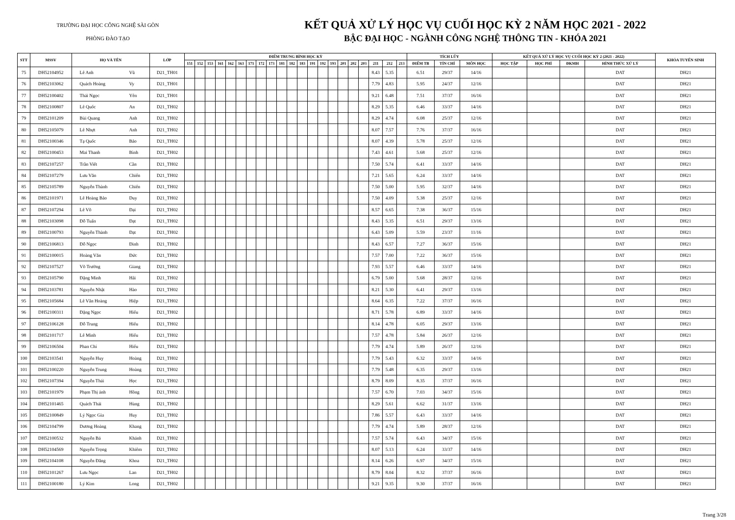TRƯỜNG ĐẠI HỌC CÔNG NGHỆ SÀI GÒN
PHÒNG ĐÀO TẠO
KẾT QUẢ XỬ LÝ HỌC VỤ CUỐI HỌC KỲ 2 NĂM HỌC 2021 - 2022
BẬC ĐẠI HỌC - NGÀNH CÔNG NGHỆ THÔNG TIN - KHÓA 2021
| STT | MSSV | HỌ VÀ TÊN | | LỚP | ĐIỂM TRUNG BÌNH HỌC KỲ | | | | | | | | | | | | | | | | | | | | | TÍCH LŨY | | | KẾT QUẢ XỬ LÝ HỌC VỤ CUỐI HỌC KỲ 2 (2021 - 2022) | | | | KHÓA TUYỂN SINH |
| --- | --- | --- | --- | --- | --- | --- | --- | --- | --- | --- | --- | --- | --- | --- | --- | --- | --- | --- | --- | --- | --- | --- | --- | --- | --- | --- | --- | --- | --- | --- | --- | --- | --- |
| | | | | | 151 | 152 | 153 | 161 | 162 | 163 | 171 | 172 | 173 | 181 | 182 | 183 | 191 | 192 | 193 | 201 | 202 | 203 | 211 | 212 | 213 | ĐIỂM TB | TÍN CHỈ | MÔN HỌC | HỌC TẬP | HỌC PHÍ | ĐKMH | HÌNH THỨC XỬ LÝ | |
| 75 | DH52104952 | Lê Anh | Vũ | D21_TH01 | | | | | | | | | | | | | | | | | | | 8.43 | 5.35 | | 6.51 | 29/37 | 14/16 | | | | DAT | DH21 |
| 76 | DH52103062 | Quách Hoàng | Vy | D21_TH01 | | | | | | | | | | | | | | | | | | | 7.79 | 4.83 | | 5.95 | 24/37 | 12/16 | | | | DAT | DH21 |
| 77 | DH52100402 | Thái Ngọc | Yên | D21_TH01 | | | | | | | | | | | | | | | | | | | 9.21 | 6.48 | | 7.51 | 37/37 | 16/16 | | | | DAT | DH21 |
| 78 | DH52100807 | Lê Quốc | An | D21_TH02 | | | | | | | | | | | | | | | | | | | 8.29 | 5.35 | | 6.46 | 33/37 | 14/16 | | | | DAT | DH21 |
| 79 | DH52101209 | Bùi Quang | Anh | D21_TH02 | | | | | | | | | | | | | | | | | | | 8.29 | 4.74 | | 6.08 | 25/37 | 12/16 | | | | DAT | DH21 |
| 80 | DH52105079 | Lê Nhựt | Anh | D21_TH02 | | | | | | | | | | | | | | | | | | | 8.07 | 7.57 | | 7.76 | 37/37 | 16/16 | | | | DAT | DH21 |
| 81 | DH52100346 | Tạ Quốc | Bảo | D21_TH02 | | | | | | | | | | | | | | | | | | | 8.07 | 4.39 | | 5.78 | 25/37 | 12/16 | | | | DAT | DH21 |
| 82 | DH52100453 | Mai Thanh | Bình | D21_TH02 | | | | | | | | | | | | | | | | | | | 7.43 | 4.61 | | 5.68 | 25/37 | 12/16 | | | | DAT | DH21 |
| 83 | DH52107257 | Trần Viết | Cần | D21_TH02 | | | | | | | | | | | | | | | | | | | 7.50 | 5.74 | | 6.41 | 33/37 | 14/16 | | | | DAT | DH21 |
| 84 | DH52107279 | Lưu Văn | Chiến | D21_TH02 | | | | | | | | | | | | | | | | | | | 7.21 | 5.65 | | 6.24 | 33/37 | 14/16 | | | | DAT | DH21 |
| 85 | DH52105789 | Nguyễn Thành | Chiến | D21_TH02 | | | | | | | | | | | | | | | | | | | 7.50 | 5.00 | | 5.95 | 32/37 | 14/16 | | | | DAT | DH21 |
| 86 | DH52101971 | Lê Hoàng Bảo | Duy | D21_TH02 | | | | | | | | | | | | | | | | | | | 7.50 | 4.09 | | 5.38 | 25/37 | 12/16 | | | | DAT | DH21 |
| 87 | DH52107294 | Lê Võ | Đại | D21_TH02 | | | | | | | | | | | | | | | | | | | 8.57 | 6.65 | | 7.38 | 36/37 | 15/16 | | | | DAT | DH21 |
| 88 | DH52103098 | Đỗ Tuấn | Đạt | D21_TH02 | | | | | | | | | | | | | | | | | | | 8.43 | 5.35 | | 6.51 | 29/37 | 13/16 | | | | DAT | DH21 |
| 89 | DH52100793 | Nguyễn Thành | Đạt | D21_TH02 | | | | | | | | | | | | | | | | | | | 6.43 | 5.09 | | 5.59 | 23/37 | 11/16 | | | | DAT | DH21 |
| 90 | DH52106813 | Đỗ Ngọc | Đình | D21_TH02 | | | | | | | | | | | | | | | | | | | 8.43 | 6.57 | | 7.27 | 36/37 | 15/16 | | | | DAT | DH21 |
| 91 | DH52100015 | Hoàng Văn | Đức | D21_TH02 | | | | | | | | | | | | | | | | | | | 7.57 | 7.00 | | 7.22 | 36/37 | 15/16 | | | | DAT | DH21 |
| 92 | DH52107527 | Võ Trường | Giang | D21_TH02 | | | | | | | | | | | | | | | | | | | 7.93 | 5.57 | | 6.46 | 33/37 | 14/16 | | | | DAT | DH21 |
| 93 | DH52105790 | Đặng Minh | Hải | D21_TH02 | | | | | | | | | | | | | | | | | | | 6.79 | 5.00 | | 5.68 | 28/37 | 12/16 | | | | DAT | DH21 |
| 94 | DH52103781 | Nguyễn Nhật | Hào | D21_TH02 | | | | | | | | | | | | | | | | | | | 8.21 | 5.30 | | 6.41 | 29/37 | 13/16 | | | | DAT | DH21 |
| 95 | DH52105684 | Lê Văn Hoàng | Hiệp | D21_TH02 | | | | | | | | | | | | | | | | | | | 8.64 | 6.35 | | 7.22 | 37/37 | 16/16 | | | | DAT | DH21 |
| 96 | DH52100311 | Đặng Ngọc | Hiếu | D21_TH02 | | | | | | | | | | | | | | | | | | | 8.71 | 5.78 | | 6.89 | 33/37 | 14/16 | | | | DAT | DH21 |
| 97 | DH52106128 | Đỗ Trung | Hiếu | D21_TH02 | | | | | | | | | | | | | | | | | | | 8.14 | 4.78 | | 6.05 | 29/37 | 13/16 | | | | DAT | DH21 |
| 98 | DH52101717 | Lê Minh | Hiếu | D21_TH02 | | | | | | | | | | | | | | | | | | | 7.57 | 4.78 | | 5.84 | 26/37 | 12/16 | | | | DAT | DH21 |
| 99 | DH52106504 | Phan Chí | Hiếu | D21_TH02 | | | | | | | | | | | | | | | | | | | 7.79 | 4.74 | | 5.89 | 26/37 | 12/16 | | | | DAT | DH21 |
| 100 | DH52103541 | Nguyễn Huy | Hoàng | D21_TH02 | | | | | | | | | | | | | | | | | | | 7.79 | 5.43 | | 6.32 | 33/37 | 14/16 | | | | DAT | DH21 |
| 101 | DH52100220 | Nguyễn Trung | Hoàng | D21_TH02 | | | | | | | | | | | | | | | | | | | 7.79 | 5.48 | | 6.35 | 29/37 | 13/16 | | | | DAT | DH21 |
| 102 | DH52107394 | Nguyễn Thái | Học | D21_TH02 | | | | | | | | | | | | | | | | | | | 8.79 | 8.09 | | 8.35 | 37/37 | 16/16 | | | | DAT | DH21 |
| 103 | DH52101979 | Phạm Thị ánh | Hồng | D21_TH02 | | | | | | | | | | | | | | | | | | | 7.57 | 6.70 | | 7.03 | 34/37 | 15/16 | | | | DAT | DH21 |
| 104 | DH52101465 | Quách Thái | Hùng | D21_TH02 | | | | | | | | | | | | | | | | | | | 8.29 | 5.61 | | 6.62 | 31/37 | 13/16 | | | | DAT | DH21 |
| 105 | DH52100849 | Lý Ngọc Gia | Huy | D21_TH02 | | | | | | | | | | | | | | | | | | | 7.86 | 5.57 | | 6.43 | 33/37 | 14/16 | | | | DAT | DH21 |
| 106 | DH52104799 | Dương Hoàng | Khang | D21_TH02 | | | | | | | | | | | | | | | | | | | 7.79 | 4.74 | | 5.89 | 28/37 | 12/16 | | | | DAT | DH21 |
| 107 | DH52100532 | Nguyễn Bá | Khánh | D21_TH02 | | | | | | | | | | | | | | | | | | | 7.57 | 5.74 | | 6.43 | 34/37 | 15/16 | | | | DAT | DH21 |
| 108 | DH52104569 | Nguyễn Trọng | Khiêm | D21_TH02 | | | | | | | | | | | | | | | | | | | 8.07 | 5.13 | | 6.24 | 33/37 | 14/16 | | | | DAT | DH21 |
| 109 | DH52104108 | Nguyễn Đăng | Khoa | D21_TH02 | | | | | | | | | | | | | | | | | | | 8.14 | 6.26 | | 6.97 | 34/37 | 15/16 | | | | DAT | DH21 |
| 110 | DH52101267 | Lưu Ngọc | Lan | D21_TH02 | | | | | | | | | | | | | | | | | | | 8.79 | 8.04 | | 8.32 | 37/37 | 16/16 | | | | DAT | DH21 |
| 111 | DH52100180 | Lý Kim | Long | D21_TH02 | | | | | | | | | | | | | | | | | | | 9.21 | 9.35 | | 9.30 | 37/37 | 16/16 | | | | DAT | DH21 |
Trang 3/28